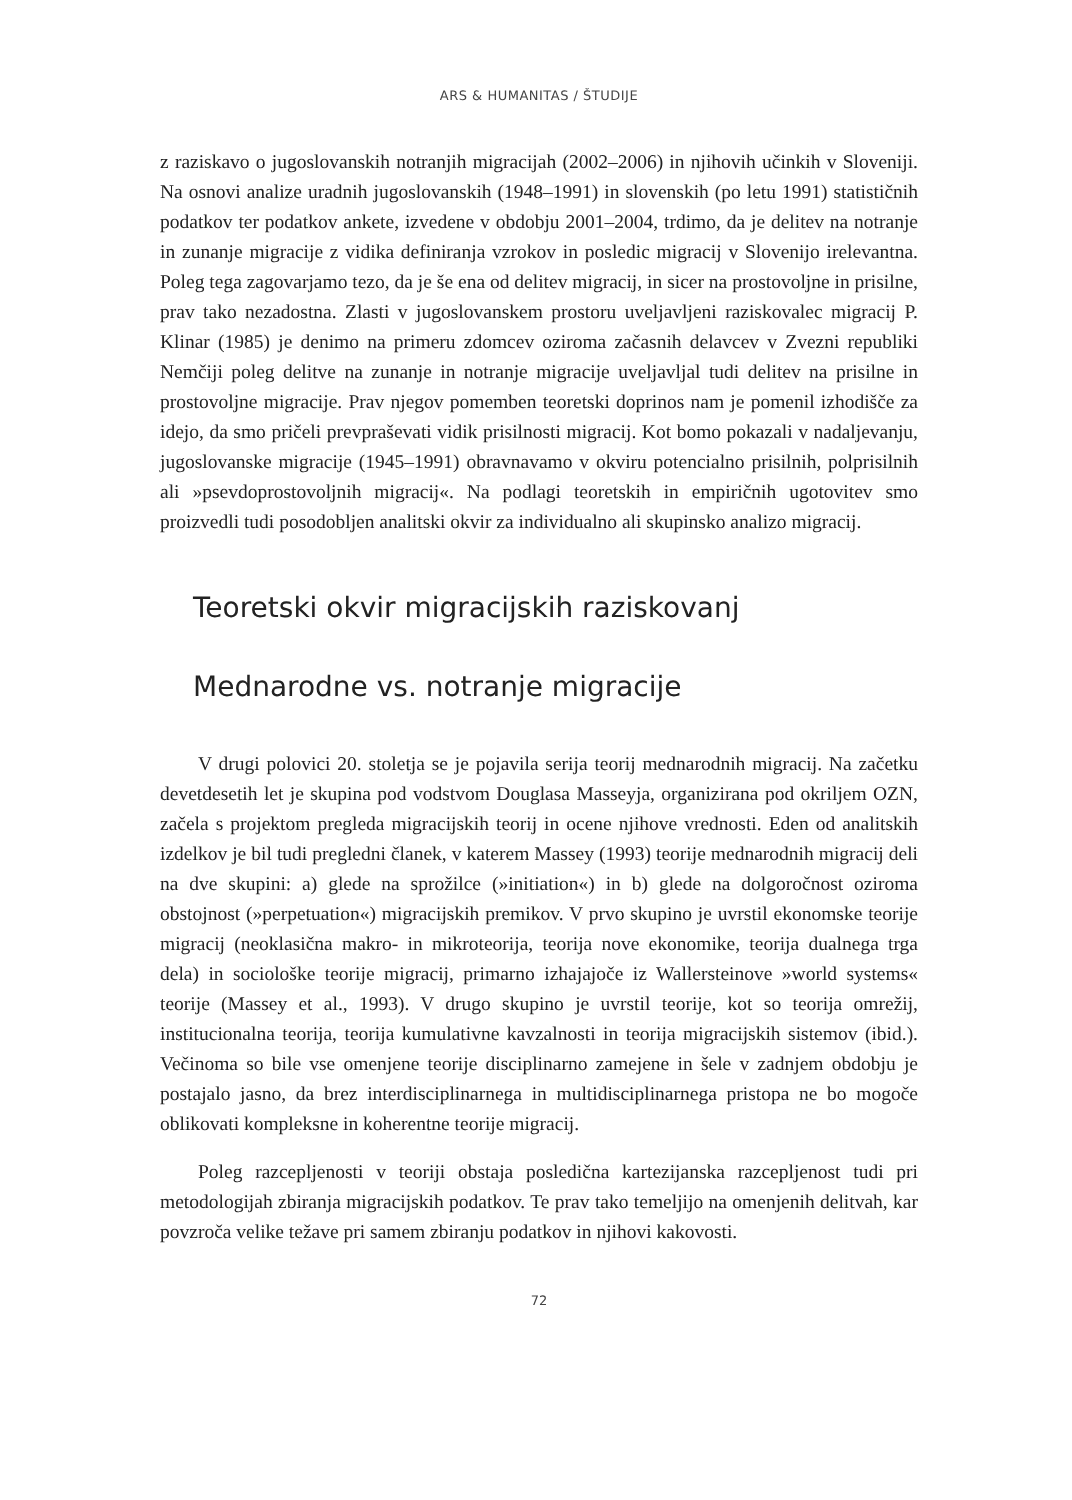ARS & HUMANITAS / ŠTUDIJE
z raziskavo o jugoslovanskih notranjih migracijah (2002–2006) in njihovih učinkih v Sloveniji. Na osnovi analize uradnih jugoslovanskih (1948–1991) in slovenskih (po letu 1991) statističnih podatkov ter podatkov ankete, izvedene v obdobju 2001–2004, trdimo, da je delitev na notranje in zunanje migracije z vidika definiranja vzrokov in posledic migracij v Slovenijo irelevantna. Poleg tega zagovarjamo tezo, da je še ena od delitev migracij, in sicer na prostovoljne in prisilne, prav tako nezadostna. Zlasti v jugoslovanskem prostoru uveljavljeni raziskovalec migracij P. Klinar (1985) je denimo na primeru zdomcev oziroma začasnih delavcev v Zvezni republiki Nemčiji poleg delitve na zunanje in notranje migracije uveljavljal tudi delitev na prisilne in prostovoljne migracije. Prav njegov pomemben teoretski doprinos nam je pomenil izhodišče za idejo, da smo pričeli prevpraševati vidik prisilnosti migracij. Kot bomo pokazali v nadaljevanju, jugoslovanske migracije (1945–1991) obravnavamo v okviru potencialno prisilnih, polprisilnih ali »psevdoprostovoljnih migracij«. Na podlagi teoretskih in empiričnih ugotovitev smo proizvedli tudi posodobljen analitski okvir za individualno ali skupinsko analizo migracij.
Teoretski okvir migracijskih raziskovanj
Mednarodne vs. notranje migracije
V drugi polovici 20. stoletja se je pojavila serija teorij mednarodnih migracij. Na začetku devetdesetih let je skupina pod vodstvom Douglasa Masseyja, organizirana pod okriljem OZN, začela s projektom pregleda migracijskih teorij in ocene njihove vrednosti. Eden od analitskih izdelkov je bil tudi pregledni članek, v katerem Massey (1993) teorije mednarodnih migracij deli na dve skupini: a) glede na sprožilce (»initiation«) in b) glede na dolgoročnost oziroma obstojnost (»perpetuation«) migracijskih premikov. V prvo skupino je uvrstil ekonomske teorije migracij (neoklasična makro- in mikroteorija, teorija nove ekonomike, teorija dualnega trga dela) in sociološke teorije migracij, primarno izhajajoče iz Wallersteinove »world systems« teorije (Massey et al., 1993). V drugo skupino je uvrstil teorije, kot so teorija omrežij, institucionalna teorija, teorija kumulativne kavzalnosti in teorija migracijskih sistemov (ibid.). Večinoma so bile vse omenjene teorije disciplinarno zamejene in šele v zadnjem obdobju je postajalo jasno, da brez interdisciplinarnega in multidisciplinarnega pristopa ne bo mogoče oblikovati kompleksne in koherentne teorije migracij.
Poleg razcepljenosti v teoriji obstaja posledična kartezijanska razcepljenost tudi pri metodologijah zbiranja migracijskih podatkov. Te prav tako temeljijo na omenjenih delitvah, kar povzroča velike težave pri samem zbiranju podatkov in njihovi kakovosti.
72